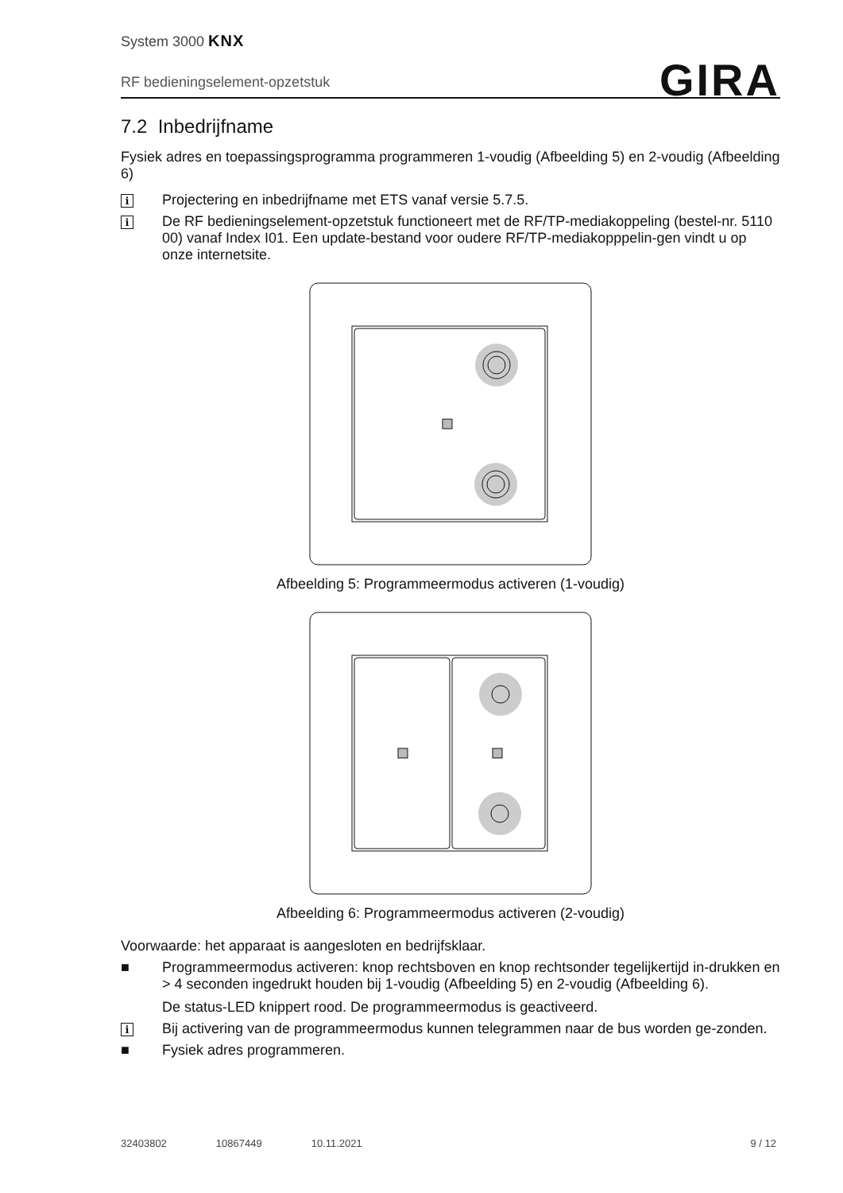System 3000 KNX
GIRA
RF bedieningselement-opzetstuk
7.2 Inbedrijfname
Fysiek adres en toepassingsprogramma programmeren 1-voudig (Afbeelding 5) en 2-voudig (Afbeelding 6)
i
Projectering en inbedrijfname met ETS vanaf versie 5.7.5.
i
De RF bedieningselement-opzetstuk functioneert met de RF/TP-mediakoppeling (bestel-nr. 5110 00) vanaf Index I01. Een update-bestand voor oudere RF/TP-mediakopppelin-gen vindt u op onze internetsite.
Afbeelding 5: Programmeermodus activeren (1-voudig)
Afbeelding 6: Programmeermodus activeren (2-voudig)
Voorwaarde: het apparaat is aangesloten en bedrijfsklaar.
■ Programmeermodus activeren: knop rechtsboven en knop rechtsonder tegelijkertijd in-drukken en > 4 seconden ingedrukt houden bij 1-voudig (Afbeelding 5) en 2-voudig (Afbeelding 6).
De status-LED knippert rood. De programmeermodus is geactiveerd.
i
Bij activering van de programmeermodus kunnen telegrammen naar de bus worden ge-zonden.
■ Fysiek adres programmeren.
32403802 10867449 10.11.2021 9 / 12